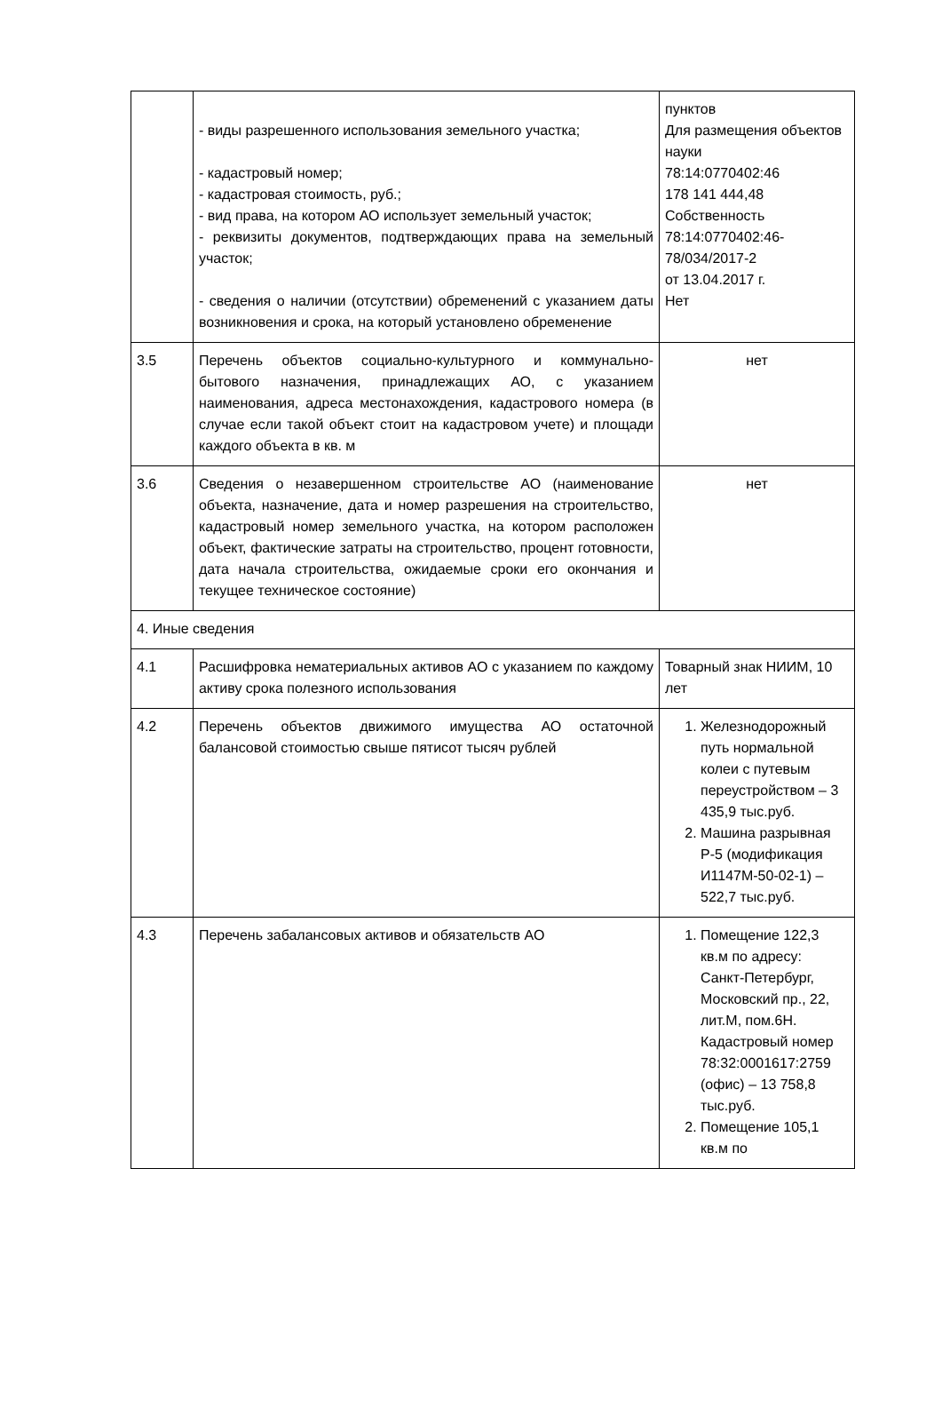| | - виды разрешенного использования земельного участка; - кадастровый номер; - кадастровая стоимость, руб.; - вид права, на котором АО использует земельный участок; - реквизиты документов, подтверждающих права на земельный участок; - сведения о наличии (отсутствии) обременений с указанием даты возникновения и срока, на который установлено обременение | пунктов Для размещения объектов науки 78:14:0770402:46 178 141 444,48 Собственность 78:14:0770402:46-78/034/2017-2 от 13.04.2017 г. Нет |
| 3.5 | Перечень объектов социально-культурного и коммунально-бытового назначения, принадлежащих АО, с указанием наименования, адреса местонахождения, кадастрового номера (в случае если такой объект стоит на кадастровом учете) и площади каждого объекта в кв. м | нет |
| 3.6 | Сведения о незавершенном строительстве АО (наименование объекта, назначение, дата и номер разрешения на строительство, кадастровый номер земельного участка, на котором расположен объект, фактические затраты на строительство, процент готовности, дата начала строительства, ожидаемые сроки его окончания и текущее техническое состояние) | нет |
| 4. Иные сведения | | |
| 4.1 | Расшифровка нематериальных активов АО с указанием по каждому активу срока полезного использования | Товарный знак НИИМ, 10 лет |
| 4.2 | Перечень объектов движимого имущества АО остаточной балансовой стоимостью свыше пятисот тысяч рублей | 1. Железнодорожный путь нормальной колеи с путевым переустройством – 3 435,9 тыс.руб. 2. Машина разрывная Р-5 (модификация И1147М-50-02-1) – 522,7 тыс.руб. |
| 4.3 | Перечень забалансовых активов и обязательств АО | 1. Помещение 122,3 кв.м по адресу: Санкт-Петербург, Московский пр., 22, лит.М, пом.6Н. Кадастровый номер 78:32:0001617:2759 (офис) – 13 758,8 тыс.руб. 2. Помещение 105,1 кв.м по |